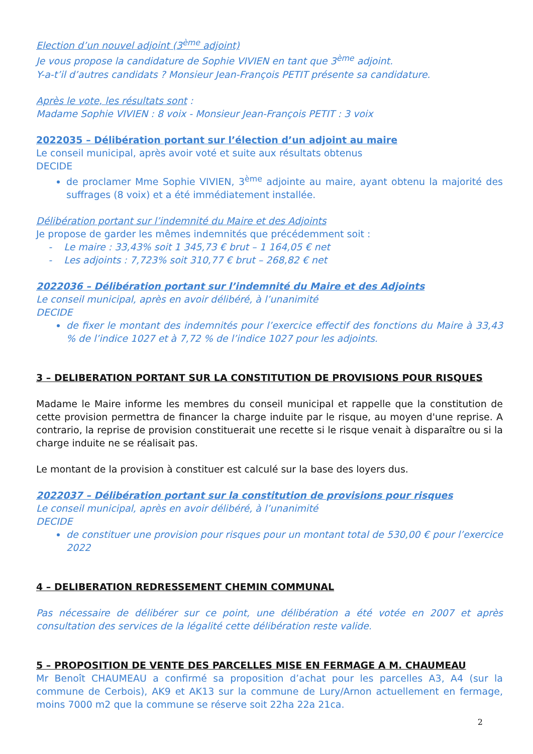Election d’un nouvel adjoint (3<sup>ème</sup> adjoint)
Je vous propose la candidature de Sophie VIVIEN en tant que 3<sup>ème</sup> adjoint.
Y-a-t’il d’autres candidats ? Monsieur Jean-François PETIT présente sa candidature.
Après le vote, les résultats sont :
Madame Sophie VIVIEN : 8 voix - Monsieur Jean-François PETIT : 3 voix
2022035 – Délibération portant sur l’élection d’un adjoint au maire
Le conseil municipal, après avoir voté et suite aux résultats obtenus
DECIDE
de proclamer Mme Sophie VIVIEN, 3<sup>ème</sup> adjointe au maire, ayant obtenu la majorité des suffrages (8 voix) et a été immédiatement installée.
Délibération portant sur l’indemnité du Maire et des Adjoints
Je propose de garder les mêmes indemnités que précédemment soit :
- Le maire : 33,43% soit 1 345,73 € brut – 1 164,05 € net
- Les adjoints : 7,723% soit 310,77 € brut – 268,82 € net
2022036 – Délibération portant sur l’indemnité du Maire et des Adjoints
Le conseil municipal, après en avoir délibéré, à l’unanimité
DECIDE
de fixer le montant des indemnités pour l’exercice effectif des fonctions du Maire à 33,43 % de l’indice 1027 et à 7,72 % de l’indice 1027 pour les adjoints.
3 – DELIBERATION PORTANT SUR LA CONSTITUTION DE PROVISIONS POUR RISQUES
Madame le Maire informe les membres du conseil municipal et rappelle que la constitution de cette provision permettra de financer la charge induite par le risque, au moyen d'une reprise. A contrario, la reprise de provision constituerait une recette si le risque venait à disparaître ou si la charge induite ne se réalisait pas.
Le montant de la provision à constituer est calculé sur la base des loyers dus.
2022037 – Délibération portant sur la constitution de provisions pour risques
Le conseil municipal, après en avoir délibéré, à l’unanimité
DECIDE
de constituer une provision pour risques pour un montant total de 530,00 € pour l’exercice 2022
4 – DELIBERATION REDRESSEMENT CHEMIN COMMUNAL
Pas nécessaire de délibérer sur ce point, une délibération a été votée en 2007 et après consultation des services de la légalité cette délibération reste valide.
5 – PROPOSITION DE VENTE DES PARCELLES MISE EN FERMAGE A M. CHAUMEAU
Mr Benoît CHAUMEAU a confirmé sa proposition d’achat pour les parcelles A3, A4 (sur la commune de Cerbois), AK9 et AK13 sur la commune de Lury/Arnon actuellement en fermage, moins 7000 m2 que la commune se réserve soit 22ha 22a 21ca.
2